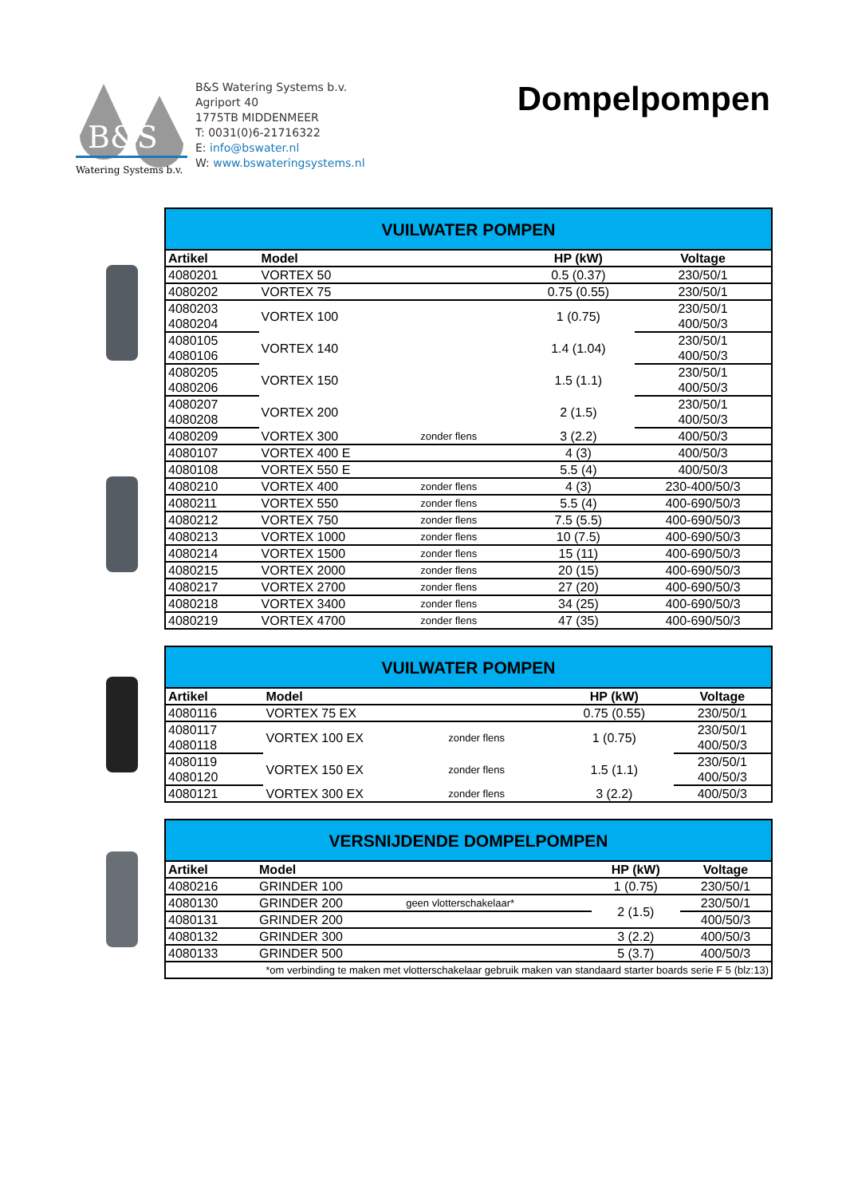B&S
Watering Systems b.v.
B&S Watering Systems b.v.
Agriport 40
1775TB MIDDENMEER
T: 0031(0)6-21716322
E: info@bswater.nl
W: www.bswateringsystems.nl
Dompelpompen
| VUILWATER POMPEN | | | | |
| Artikel | Model | | HP (kW) | Voltage |
| 4080201 | VORTEX 50 | | 0.5 (0.37) | 230/50/1 |
| 4080202 | VORTEX 75 | | 0.75 (0.55) | 230/50/1 |
| 4080203 | VORTEX 100 | | 1 (0.75) | 230/50/1 |
| 4080204 | | | | 400/50/3 |
| 4080105 | VORTEX 140 | | 1.4 (1.04) | 230/50/1 |
| 4080106 | | | | 400/50/3 |
| 4080205 | VORTEX 150 | | 1.5 (1.1) | 230/50/1 |
| 4080206 | | | | 400/50/3 |
| 4080207 | VORTEX 200 | | 2 (1.5) | 230/50/1 |
| 4080208 | | | | 400/50/3 |
| 4080209 | VORTEX 300 | zonder flens | 3 (2.2) | 400/50/3 |
| 4080107 | VORTEX 400 E | | 4 (3) | 400/50/3 |
| 4080108 | VORTEX 550 E | | 5.5 (4) | 400/50/3 |
| 4080210 | VORTEX 400 | zonder flens | 4 (3) | 230-400/50/3 |
| 4080211 | VORTEX 550 | zonder flens | 5.5 (4) | 400-690/50/3 |
| 4080212 | VORTEX 750 | zonder flens | 7.5 (5.5) | 400-690/50/3 |
| 4080213 | VORTEX 1000 | zonder flens | 10 (7.5) | 400-690/50/3 |
| 4080214 | VORTEX 1500 | zonder flens | 15 (11) | 400-690/50/3 |
| 4080215 | VORTEX 2000 | zonder flens | 20 (15) | 400-690/50/3 |
| 4080217 | VORTEX 2700 | zonder flens | 27 (20) | 400-690/50/3 |
| 4080218 | VORTEX 3400 | zonder flens | 34 (25) | 400-690/50/3 |
| 4080219 | VORTEX 4700 | zonder flens | 47 (35) | 400-690/50/3 |
| VUILWATER POMPEN | | | | |
| Artikel | Model | | HP (kW) | Voltage |
| 4080116 | VORTEX 75 EX | | 0.75 (0.55) | 230/50/1 |
| 4080117 | VORTEX 100 EX | zonder flens | 1 (0.75) | 230/50/1 |
| 4080118 | | | | 400/50/3 |
| 4080119 | VORTEX 150 EX | zonder flens | 1.5 (1.1) | 230/50/1 |
| 4080120 | | | | 400/50/3 |
| 4080121 | VORTEX 300 EX | zonder flens | 3 (2.2) | 400/50/3 |
| VERSNIJDENDE DOMPELPOMPEN | | | | |
| Artikel | Model | | HP (kW) | Voltage |
| 4080216 | GRINDER 100 | | 1 (0.75) | 230/50/1 |
| 4080130 | GRINDER 200 | geen vlotterschakelaar* | 2 (1.5) | 230/50/1 |
| 4080131 | GRINDER 200 | | | 400/50/3 |
| 4080132 | GRINDER 300 | | 3 (2.2) | 400/50/3 |
| 4080133 | GRINDER 500 | | 5 (3.7) | 400/50/3 |
| *om verbinding te maken met vlotterschakelaar gebruik maken van standaard starter boards serie F 5 (blz:13) | | | | |